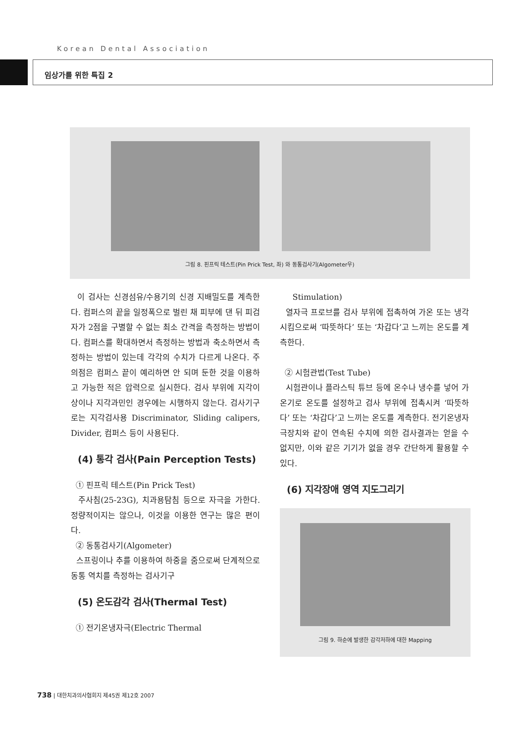Korean Dental Association
임상가를 위한 특집 2
그림 8. 핀프릭 테스트(Pin Prick Test, 좌) 와 동통검사기(Algometer우)
이 검사는 신경섬유/수용기의 신경 지배밀도를 계측한다. 컴퍼스의 끝을 일정폭으로 벌린 채 피부에 댄 뒤 피검자가 2점을 구별할 수 없는 최소 간격을 측정하는 방법이다. 컴퍼스를 확대하면서 측정하는 방법과 축소하면서 측정하는 방법이 있는데 각각의 수치가 다르게 나온다. 주의점은 컴퍼스 끝이 예리하면 안 되며 둔한 것을 이용하고 가능한 적은 압력으로 실시한다. 검사 부위에 지각이상이나 지각과민인 경우에는 시행하지 않는다. 검사기구로는 지각검사용 Discriminator, Sliding calipers, Divider, 컴퍼스 등이 사용된다.
(4) 통각 검사(Pain Perception Tests)
① 핀프릭 테스트(Pin Prick Test)
주사침(25-23G), 치과용탐침 등으로 자극을 가한다. 정량적이지는 않으나, 이것을 이용한 연구는 많은 편이다.
② 동통검사기(Algometer)
스프링이나 추를 이용하여 하중을 줌으로써 단계적으로 동통 역치를 측정하는 검사기구
(5) 온도감각 검사(Thermal Test)
① 전기온냉자극(Electric Thermal
Stimulation)
열자극 프로브를 검사 부위에 접촉하여 가온 또는 냉각시킴으로써 ‘따뜻하다’ 또는 ‘차갑다’고 느끼는 온도를 계측한다.
② 시험관법(Test Tube)
시험관이나 플라스틱 튜브 등에 온수나 냉수를 넣어 가온기로 온도를 설정하고 검사 부위에 접촉시켜 ‘따뜻하다’ 또는 ‘차갑다’고 느끼는 온도를 계측한다. 전기온냉자극장치와 같이 연속된 수치에 의한 검사결과는 얻을 수 없지만, 이와 같은 기기가 없을 경우 간단하게 활용할 수 있다.
(6) 지각장애 영역 지도그리기
그림 9. 하순에 발생한 감각저하에 대한 Mapping
738 | 대한치과의사협회지 제45권 제12호 2007